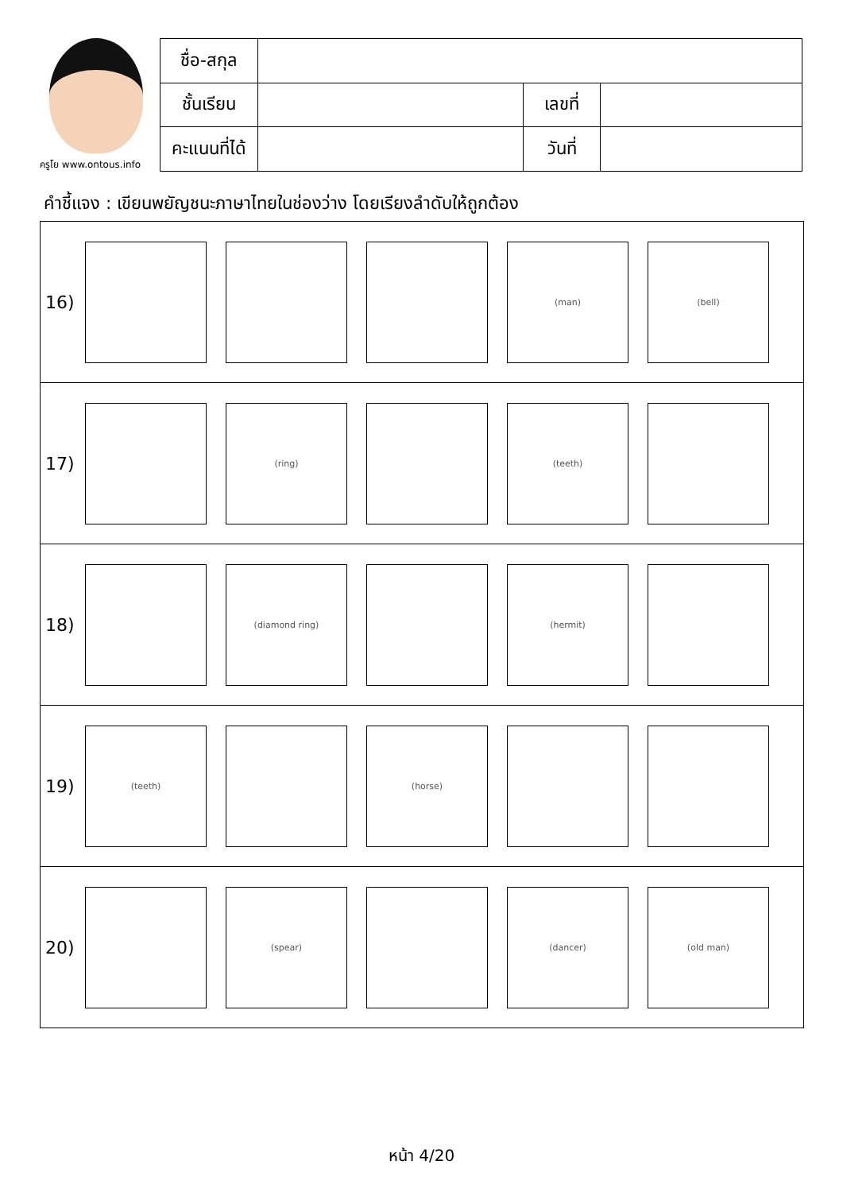ครูโย www.ontous.info
| ชื่อ-สกุล | | | |
| ชั้นเรียน | | เลขที่ | |
| คะแนนที่ได้ | | วันที่ | |
คำชี้แจง : เขียนพยัญชนะภาษาไทยในช่องว่าง โดยเรียงลำดับให้ถูกต้อง
16)
(man) (bell)
17)
(ring) (teeth)
18)
(diamond ring) (hermit)
19)
(teeth) (horse)
20)
(spear) (dancer) (old man)
หน้า 4/20